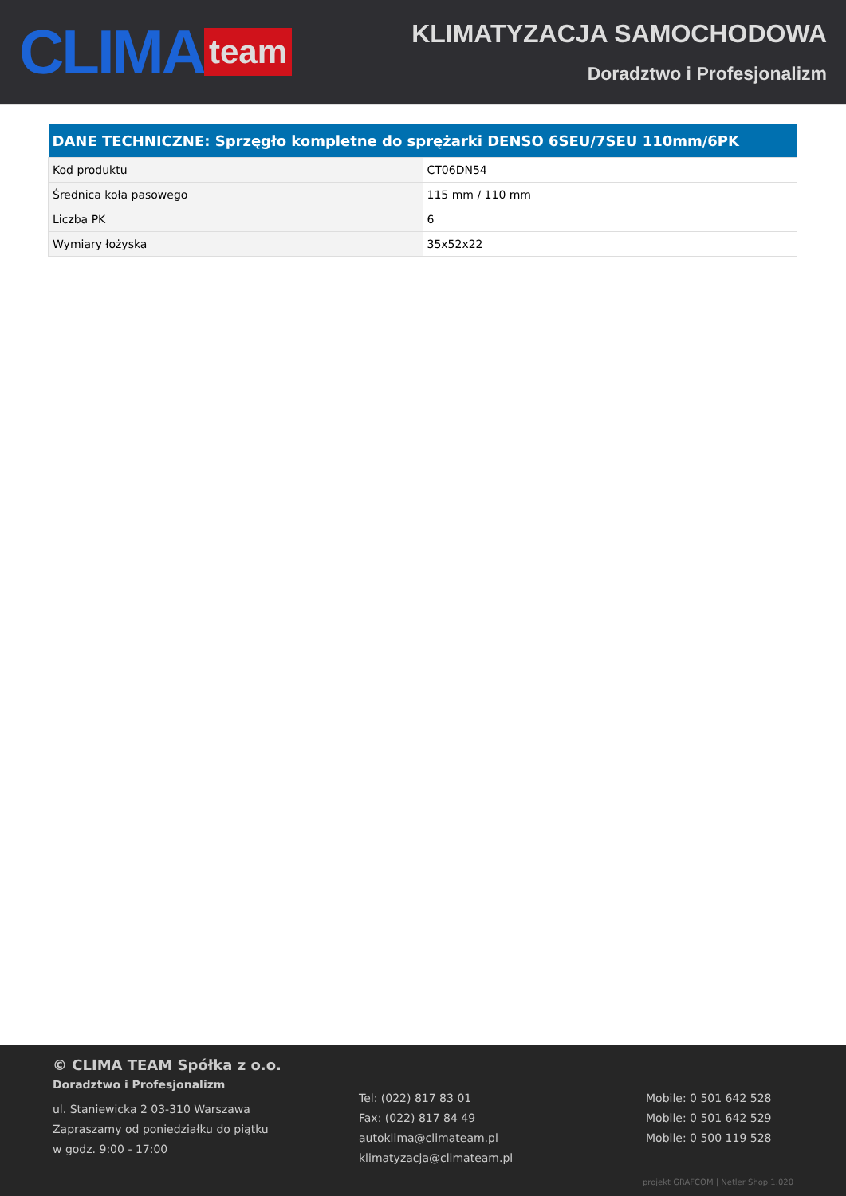CLIMA team
KLIMATYZACJA SAMOCHODOWA
Doradztwo i Profesjonalizm
| DANE TECHNICZNE: Sprzęgło kompletne do sprężarki DENSO 6SEU/7SEU 110mm/6PK | |
| --- | --- |
| Kod produktu | CT06DN54 |
| Średnica koła pasowego | 115 mm / 110 mm |
| Liczba PK | 6 |
| Wymiary łożyska | 35x52x22 |
© CLIMA TEAM Spółka z o.o.
Doradztwo i Profesjonalizm
ul. Staniewicka 2 03-310 Warszawa
Zapraszamy od poniedziałku do piątku
w godz. 9:00 - 17:00
Tel: (022) 817 83 01
Fax: (022) 817 84 49
autoklima@climateam.pl
klimatyzacja@climateam.pl
Mobile: 0 501 642 528
Mobile: 0 501 642 529
Mobile: 0 500 119 528
projekt GRAFCOM | Netler Shop 1.020